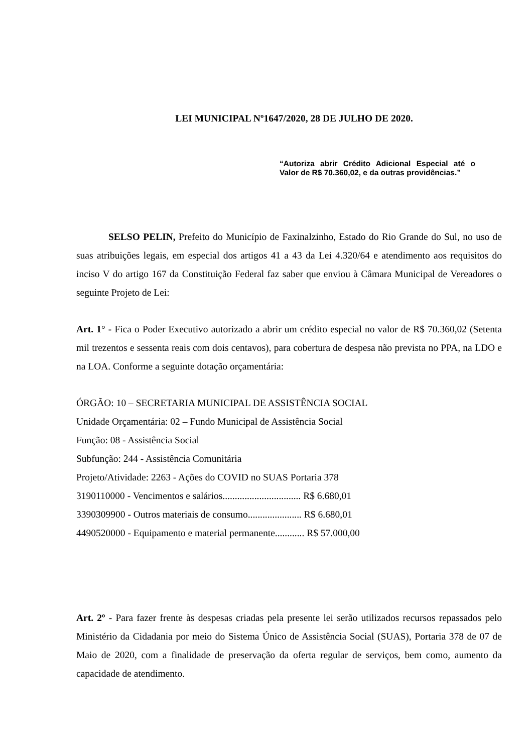LEI MUNICIPAL Nº1647/2020, 28 DE JULHO DE 2020.
“Autoriza abrir Crédito Adicional Especial até o Valor de R$ 70.360,02, e da outras providências.”
SELSO PELIN, Prefeito do Município de Faxinalzinho, Estado do Rio Grande do Sul, no uso de suas atribuições legais, em especial dos artigos 41 a 43 da Lei 4.320/64 e atendimento aos requisitos do inciso V do artigo 167 da Constituição Federal faz saber que enviou à Câmara Municipal de Vereadores o seguinte Projeto de Lei:
Art. 1° - Fica o Poder Executivo autorizado a abrir um crédito especial no valor de R$ 70.360,02 (Setenta mil trezentos e sessenta reais com dois centavos), para cobertura de despesa não prevista no PPA, na LDO e na LOA. Conforme a seguinte dotação orçamentária:
ÓRGÃO: 10 – SECRETARIA MUNICIPAL DE ASSISTÊNCIA SOCIAL
Unidade Orçamentária: 02 – Fundo Municipal de Assistência Social
Função: 08 - Assistência Social
Subfunção: 244 - Assistência Comunitária
Projeto/Atividade: 2263 - Ações do COVID no SUAS Portaria 378
3190110000 - Vencimentos e salários................................ R$ 6.680,01
3390309900 - Outros materiais de consumo...................... R$ 6.680,01
4490520000 - Equipamento e material permanente............ R$ 57.000,00
Art. 2º - Para fazer frente às despesas criadas pela presente lei serão utilizados recursos repassados pelo Ministério da Cidadania por meio do Sistema Único de Assistência Social (SUAS), Portaria 378 de 07 de Maio de 2020, com a finalidade de preservação da oferta regular de serviços, bem como, aumento da capacidade de atendimento.